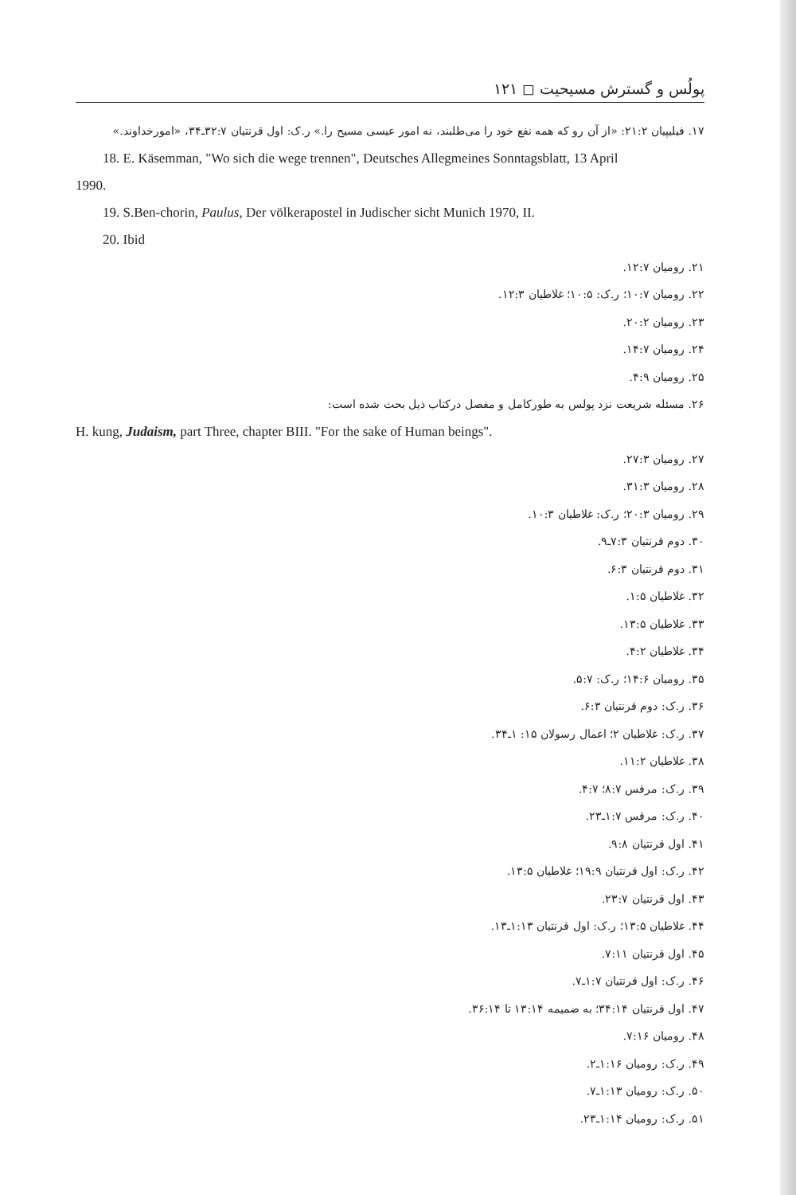پولُس و گسترش مسیحیت ◻ ۱۲۱
۱۷. فیلیپیان ۲۱:۲: «از آن رو که همه نفع خود را می‌طلبند، نه امور عیسی مسیح را.» ر.ک: اول قرنتیان ۳۲:۷ـ۳۴، «امورخداوند.»
18. E. Käsemman, "Wo sich die wege trennen", Deutsches Allegmeines Sonntagsblatt, 13 April
1990.
19. S.Ben-chorin, Paulus, Der völkerapostel in Judischer sicht Munich 1970, II.
20. Ibid
۲۱. رومیان ۱۲:۷.
۲۲. رومیان ۱۰:۷؛ ر.ک: ۱۰:۵؛ غلاطیان ۱۲:۳.
۲۳. رومیان ۲۰:۲.
۲۴. رومیان ۱۴:۷.
۲۵. رومیان ۴:۹.
۲۶. مسئله شریعت نزد پولس به طورکامل و مفصل درکتاب ذیل بحث شده است:
H. kung, Judaism, part Three, chapter BIII. "For the sake of Human beings".
۲۷. رومیان ۲۷:۳.
۲۸. رومیان ۳۱:۳.
۲۹. رومیان ۲۰:۳؛ ر.ک: غلاطیان ۱۰:۳.
۳۰. دوم قرنتیان ۷:۳ـ۹.
۳۱. دوم قرنتیان ۶:۳.
۳۲. غلاطیان ۱:۵.
۳۳. غلاطیان ۱۳:۵.
۳۴. غلاطیان ۴:۲.
۳۵. رومیان ۱۴:۶؛ ر.ک: ۵:۷.
۳۶. ر.ک: دوم قرنتیان ۶:۳.
۳۷. ر.ک: غلاطیان ۲؛ اعمال رسولان ۱۵: ۱ـ۳۴.
۳۸. غلاطیان ۱۱:۲.
۳۹. ر.ک: مرقس ۸:۷؛ ۴:۷.
۴۰. ر.ک: مرقس ۱:۷ـ۲۳.
۴۱. اول قرنتیان ۹:۸.
۴۲. ر.ک: اول قرنتیان ۱۹:۹؛ غلاطیان ۱۳:۵.
۴۳. اول قرنتیان ۲۳:۷.
۴۴. غلاطیان ۱۳:۵؛ ر.ک: اول قرنتیان ۱:۱۳ـ۱۳.
۴۵. اول قرنتیان ۷:۱۱.
۴۶. ر.ک: اول قرنتیان ۱:۷ـ۷.
۴۷. اول قرنتیان ۳۴:۱۴؛ به ضمیمه ۱۳:۱۴ تا ۳۶:۱۴.
۴۸. رومیان ۷:۱۶.
۴۹. ر.ک: رومیان ۱:۱۶ـ۲.
۵۰. ر.ک: رومیان ۱:۱۳ـ۷.
۵۱. ر.ک: رومیان ۱:۱۴ـ۲۳.